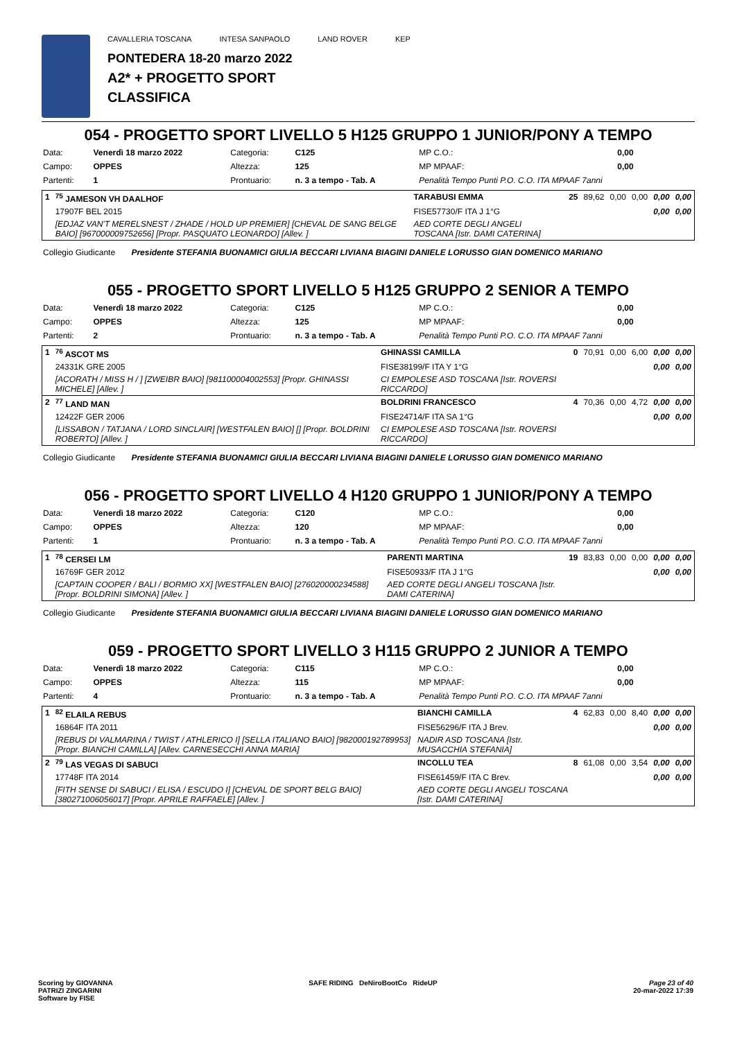CAVALLERIA TOSCANA INTESA SANPAOLO LAND ROVER KEP
PONTEDERA 18-20 marzo 2022
A2* + PROGETTO SPORT
CLASSIFICA
054 - PROGETTO SPORT LIVELLO 5 H125 GRUPPO 1 JUNIOR/PONY A TEMPO
| Data: | Venerdì 18 marzo 2022 | Categoria: | C125 | MP C.O.: | 0,00 |
| Campo: | OPPES | Altezza: | 125 | MP MPAAF: | 0,00 |
| Partenti: | 1 | Prontuario: | n. 3 a tempo - Tab. A | Penalità Tempo Punti P.O. C.O. ITA MPAAF 7anni | |
| 1 | <sup>75</sup> JAMESON VH DAALHOF | TARABUSI EMMA | 25 | 89,62 | 0,00 | 0,00 | 0,00 | 0,00 |
| | 17907F BEL 2015 | FISE57730/F ITA J 1°G | | | | | 0,00 | 0,00 |
| | [EDJAZ VAN'T MERELSNEST / ZHADE / HOLD UP PREMIER] [CHEVAL DE SANG BELGE BAIO] [967000009752656] [Propr. PASQUATO LEONARDO] [Allev. ] | AED CORTE DEGLI ANGELI TOSCANA [Istr. DAMI CATERINA] | | | | | | |
Collegio Giudicante Presidente STEFANIA BUONAMICI GIULIA BECCARI LIVIANA BIAGINI DANIELE LORUSSO GIAN DOMENICO MARIANO
055 - PROGETTO SPORT LIVELLO 5 H125 GRUPPO 2 SENIOR A TEMPO
| Data: | Venerdì 18 marzo 2022 | Categoria: | C125 | MP C.O.: | 0,00 |
| Campo: | OPPES | Altezza: | 125 | MP MPAAF: | 0,00 |
| Partenti: | 2 | Prontuario: | n. 3 a tempo - Tab. A | Penalità Tempo Punti P.O. C.O. ITA MPAAF 7anni | |
| 1 | <sup>76</sup> ASCOT MS | GHINASSI CAMILLA | 0 | 70,91 | 0,00 | 6,00 | 0,00 | 0,00 |
| | 24331K GRE 2005 | FISE38199/F ITA Y 1°G | | | | | 0,00 | 0,00 |
| | [ACORATH / MISS H / ] [ZWEIBR BAIO] [981100004002553] [Propr. GHINASSI MICHELE] [Allev. ] | CI EMPOLESE ASD TOSCANA [Istr. ROVERSI RICCARDO] | | | | | | |
| 2 | <sup>77</sup> LAND MAN | BOLDRINI FRANCESCO | 4 | 70,36 | 0,00 | 4,72 | 0,00 | 0,00 |
| | 12422F GER 2006 | FISE24714/F ITA SA 1°G | | | | | 0,00 | 0,00 |
| | [LISSABON / TATJANA / LORD SINCLAIR] [WESTFALEN BAIO] [] [Propr. BOLDRINI ROBERTO] [Allev. ] | CI EMPOLESE ASD TOSCANA [Istr. ROVERSI RICCARDO] | | | | | | |
Collegio Giudicante Presidente STEFANIA BUONAMICI GIULIA BECCARI LIVIANA BIAGINI DANIELE LORUSSO GIAN DOMENICO MARIANO
056 - PROGETTO SPORT LIVELLO 4 H120 GRUPPO 1 JUNIOR/PONY A TEMPO
| Data: | Venerdì 18 marzo 2022 | Categoria: | C120 | MP C.O.: | 0,00 |
| Campo: | OPPES | Altezza: | 120 | MP MPAAF: | 0,00 |
| Partenti: | 1 | Prontuario: | n. 3 a tempo - Tab. A | Penalità Tempo Punti P.O. C.O. ITA MPAAF 7anni | |
| 1 | <sup>78</sup> CERSEI LM | PARENTI MARTINA | 19 | 83,83 | 0,00 | 0,00 | 0,00 | 0,00 |
| | 16769F GER 2012 | FISE50933/F ITA J 1°G | | | | | 0,00 | 0,00 |
| | [CAPTAIN COOPER / BALI / BORMIO XX] [WESTFALEN BAIO] [276020000234588] [Propr. BOLDRINI SIMONA] [Allev. ] | AED CORTE DEGLI ANGELI TOSCANA [Istr. DAMI CATERINA] | | | | | | |
Collegio Giudicante Presidente STEFANIA BUONAMICI GIULIA BECCARI LIVIANA BIAGINI DANIELE LORUSSO GIAN DOMENICO MARIANO
059 - PROGETTO SPORT LIVELLO 3 H115 GRUPPO 2 JUNIOR A TEMPO
| Data: | Venerdì 18 marzo 2022 | Categoria: | C115 | MP C.O.: | 0,00 |
| Campo: | OPPES | Altezza: | 115 | MP MPAAF: | 0,00 |
| Partenti: | 4 | Prontuario: | n. 3 a tempo - Tab. A | Penalità Tempo Punti P.O. C.O. ITA MPAAF 7anni | |
| 1 | <sup>82</sup> ELAILA REBUS | BIANCHI CAMILLA | 4 | 62,83 | 0,00 | 8,40 | 0,00 | 0,00 |
| | 16864F ITA 2011 | FISE56296/F ITA J Brev. | | | | | 0,00 | 0,00 |
| | [REBUS DI VALMARINA / TWIST / ATHLERICO I] [SELLA ITALIANO BAIO] [982000192789953] [Propr. BIANCHI CAMILLA] [Allev. CARNESECCHI ANNA MARIA] | NADIR ASD TOSCANA [Istr. MUSACCHIA STEFANIA] | | | | | | |
| 2 | <sup>79</sup> LAS VEGAS DI SABUCI | INCOLLU TEA | 8 | 61,08 | 0,00 | 3,54 | 0,00 | 0,00 |
| | 17748F ITA 2014 | FISE61459/F ITA C Brev. | | | | | 0,00 | 0,00 |
| | [FITH SENSE DI SABUCI / ELISA / ESCUDO I] [CHEVAL DE SPORT BELG BAIO] [380271006056017] [Propr. APRILE RAFFAELE] [Allev. ] | AED CORTE DEGLI ANGELI TOSCANA [Istr. DAMI CATERINA] | | | | | | |
Scoring by GIOVANNA
PATRIZI ZINGARINI
Software by FISE
SAFE RIDING DeNiroBootCo RideUP
Page 23 of 40
20-mar-2022 17:39